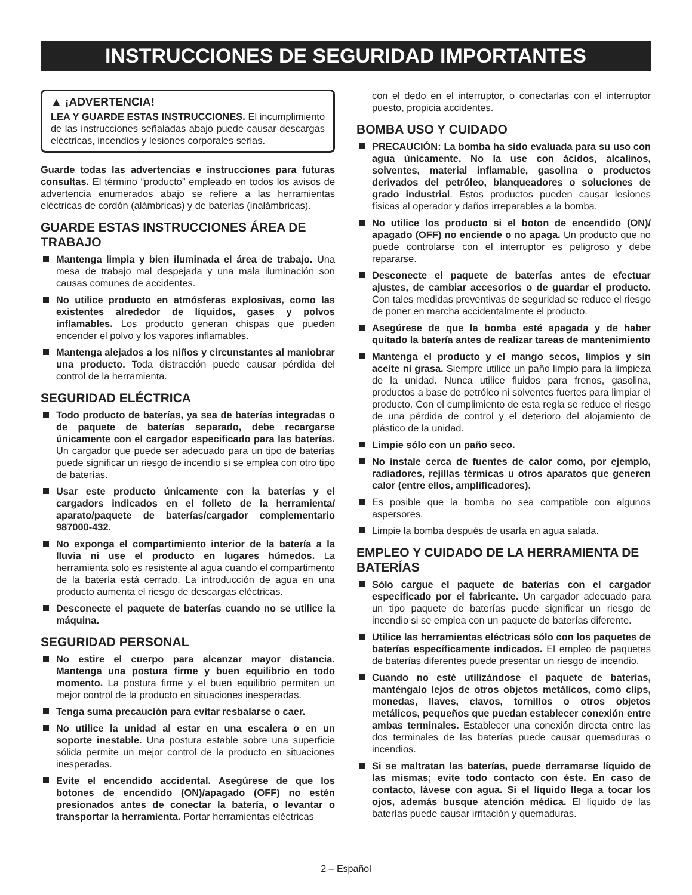INSTRUCCIONES DE SEGURIDAD IMPORTANTES
▲ ¡ADVERTENCIA!
LEA Y GUARDE ESTAS INSTRUCCIONES. El incumplimiento de las instrucciones señaladas abajo puede causar descargas eléctricas, incendios y lesiones corporales serias.
Guarde todas las advertencias e instrucciones para futuras consultas. El término “producto” empleado en todos los avisos de advertencia enumerados abajo se refiere a las herramientas eléctricas de cordón (alámbricas) y de baterías (inalámbricas).
GUARDE ESTAS INSTRUCCIONES ÁREA DE TRABAJO
Mantenga limpia y bien iluminada el área de trabajo. Una mesa de trabajo mal despejada y una mala iluminación son causas comunes de accidentes.
No utilice producto en atmósferas explosivas, como las existentes alrededor de líquidos, gases y polvos inflamables. Los producto generan chispas que pueden encender el polvo y los vapores inflamables.
Mantenga alejados a los niños y circunstantes al maniobrar una producto. Toda distracción puede causar pérdida del control de la herramienta.
SEGURIDAD ELÉCTRICA
Todo producto de baterías, ya sea de baterías integradas o de paquete de baterías separado, debe recargarse únicamente con el cargador especificado para las baterías. Un cargador que puede ser adecuado para un tipo de baterías puede significar un riesgo de incendio si se emplea con otro tipo de baterías.
Usar este producto únicamente con la baterías y el cargadors indicados en el folleto de la herramienta/ aparato/paquete de baterías/cargador complementario 987000-432.
No exponga el compartimiento interior de la batería a la lluvia ni use el producto en lugares húmedos. La herramienta solo es resistente al agua cuando el compartimento de la batería está cerrado. La introducción de agua en una producto aumenta el riesgo de descargas eléctricas.
Desconecte el paquete de baterías cuando no se utilice la máquina.
SEGURIDAD PERSONAL
No estire el cuerpo para alcanzar mayor distancia. Mantenga una postura firme y buen equilibrio en todo momento. La postura firme y el buen equilibrio permiten un mejor control de la producto en situaciones inesperadas.
Tenga suma precaución para evitar resbalarse o caer.
No utilice la unidad al estar en una escalera o en un soporte inestable. Una postura estable sobre una superficie sólida permite un mejor control de la producto en situaciones inesperadas.
Evite el encendido accidental. Asegúrese de que los botones de encendido (ON)/apagado (OFF) no estén presionados antes de conectar la batería, o levantar o transportar la herramienta. Portar herramientas eléctricas
con el dedo en el interruptor, o conectarlas con el interruptor puesto, propicia accidentes.
BOMBA USO Y CUIDADO
PRECAUCIÓN: La bomba ha sido evaluada para su uso con agua únicamente. No la use con ácidos, alcalinos, solventes, material inflamable, gasolina o productos derivados del petróleo, blanqueadores o soluciones de grado industrial. Estos productos pueden causar lesiones físicas al operador y daños irreparables a la bomba.
No utilice los producto si el boton de encendido (ON)/ apagado (OFF) no enciende o no apaga. Un producto que no puede controlarse con el interruptor es peligroso y debe repararse.
Desconecte el paquete de baterías antes de efectuar ajustes, de cambiar accesorios o de guardar el producto. Con tales medidas preventivas de seguridad se reduce el riesgo de poner en marcha accidentalmente el producto.
Asegúrese de que la bomba esté apagada y de haber quitado la batería antes de realizar tareas de mantenimiento
Mantenga el producto y el mango secos, limpios y sin aceite ni grasa. Siempre utilice un paño limpio para la limpieza de la unidad. Nunca utilice fluidos para frenos, gasolina, productos a base de petróleo ni solventes fuertes para limpiar el producto. Con el cumplimiento de esta regla se reduce el riesgo de una pérdida de control y el deterioro del alojamiento de plástico de la unidad.
Limpie sólo con un paño seco.
No instale cerca de fuentes de calor como, por ejemplo, radiadores, rejillas térmicas u otros aparatos que generen calor (entre ellos, amplificadores).
Es posible que la bomba no sea compatible con algunos aspersores.
Limpie la bomba después de usarla en agua salada.
EMPLEO Y CUIDADO DE LA HERRAMIENTA DE BATERÍAS
Sólo cargue el paquete de baterías con el cargador especificado por el fabricante. Un cargador adecuado para un tipo paquete de baterías puede significar un riesgo de incendio si se emplea con un paquete de baterías diferente.
Utilice las herramientas eléctricas sólo con los paquetes de baterías específicamente indicados. El empleo de paquetes de baterías diferentes puede presentar un riesgo de incendio.
Cuando no esté utilizándose el paquete de baterías, manténgalo lejos de otros objetos metálicos, como clips, monedas, llaves, clavos, tornillos o otros objetos metálicos, pequeños que puedan establecer conexión entre ambas terminales. Establecer una conexión directa entre las dos terminales de las baterías puede causar quemaduras o incendios.
Si se maltratan las baterías, puede derramarse líquido de las mismas; evite todo contacto con éste. En caso de contacto, lávese con agua. Si el líquido llega a tocar los ojos, además busque atención médica. El líquido de las baterías puede causar irritación y quemaduras.
2 – Español